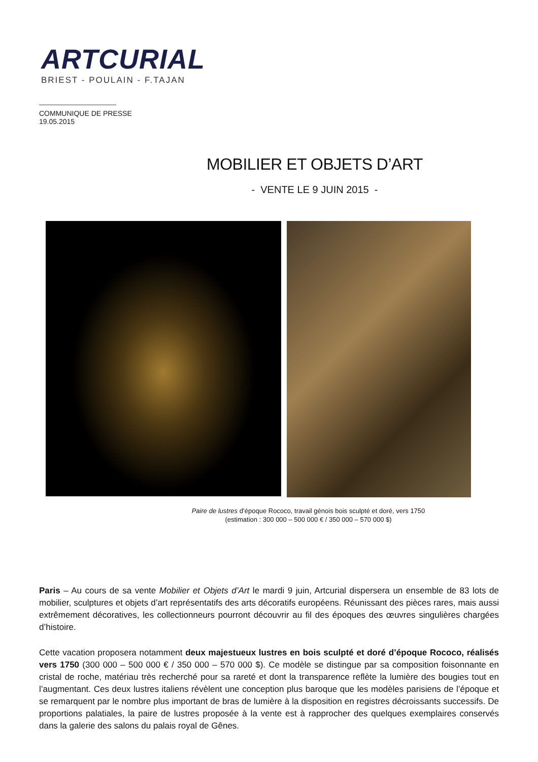ARTCURIAL
BRIEST - POULAIN - F.TAJAN
COMMUNIQUE DE PRESSE
19.05.2015
MOBILIER ET OBJETS D’ART
- VENTE LE 9 JUIN 2015 -
Paire de lustres d’époque Rococo, travail génois bois sculpté et doré, vers 1750
(estimation : 300 000 – 500 000 € / 350 000 – 570 000 $)
Paris – Au cours de sa vente Mobilier et Objets d’Art le mardi 9 juin, Artcurial dispersera un ensemble de 83 lots de mobilier, sculptures et objets d’art représentatifs des arts décoratifs européens. Réunissant des pièces rares, mais aussi extrêmement décoratives, les collectionneurs pourront découvrir au fil des époques des œuvres singulières chargées d’histoire.
Cette vacation proposera notamment deux majestueux lustres en bois sculpté et doré d’époque Rococo, réalisés vers 1750 (300 000 – 500 000 € / 350 000 – 570 000 $). Ce modèle se distingue par sa composition foisonnante en cristal de roche, matériau très recherché pour sa rareté et dont la transparence reflète la lumière des bougies tout en l’augmentant. Ces deux lustres italiens révèlent une conception plus baroque que les modèles parisiens de l’époque et se remarquent par le nombre plus important de bras de lumière à la disposition en registres décroissants successifs. De proportions palatiales, la paire de lustres proposée à la vente est à rapprocher des quelques exemplaires conservés dans la galerie des salons du palais royal de Gênes.